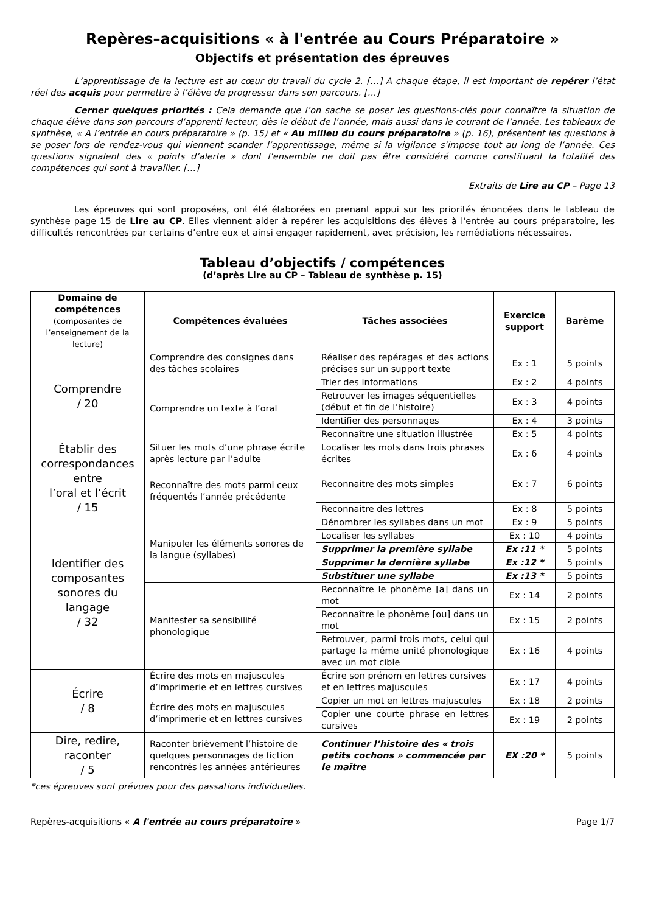Repères–acquisitions « à l'entrée au Cours Préparatoire »
Objectifs et présentation des épreuves
L’apprentissage de la lecture est au cœur du travail du cycle 2. […] A chaque étape, il est important de repérer l’état réel des acquis pour permettre à l’élève de progresser dans son parcours. […]
Cerner quelques priorités : Cela demande que l’on sache se poser les questions-clés pour connaître la situation de chaque élève dans son parcours d’apprenti lecteur, dès le début de l’année, mais aussi dans le courant de l’année. Les tableaux de synthèse, « A l’entrée en cours préparatoire » (p. 15) et « Au milieu du cours préparatoire » (p. 16), présentent les questions à se poser lors de rendez-vous qui viennent scander l’apprentissage, même si la vigilance s’impose tout au long de l’année. Ces questions signalent des « points d’alerte » dont l’ensemble ne doit pas être considéré comme constituant la totalité des compétences qui sont à travailler. […]
Extraits de Lire au CP – Page 13
Les épreuves qui sont proposées, ont été élaborées en prenant appui sur les priorités énoncées dans le tableau de synthèse page 15 de Lire au CP. Elles viennent aider à repérer les acquisitions des élèves à l'entrée au cours préparatoire, les difficultés rencontrées par certains d’entre eux et ainsi engager rapidement, avec précision, les remédiations nécessaires.
Tableau d’objectifs / compétences
(d’après Lire au CP – Tableau de synthèse p. 15)
| Domaine de compétences (composantes de l’enseignement de la lecture) | Compétences évaluées | Tâches associées | Exercice support | Barème |
| --- | --- | --- | --- | --- |
| Comprendre / 20 | Comprendre des consignes dans des tâches scolaires | Réaliser des repérages et des actions précises sur un support texte | Ex : 1 | 5 points |
| | Comprendre un texte à l’oral | Trier des informations | Ex : 2 | 4 points |
| | | Retrouver les images séquentielles (début et fin de l’histoire) | Ex : 3 | 4 points |
| | | Identifier des personnages | Ex : 4 | 3 points |
| | | Reconnaître une situation illustrée | Ex : 5 | 4 points |
| Établir des correspondances entre l’oral et l’écrit / 15 | Situer les mots d’une phrase écrite après lecture par l’adulte | Localiser les mots dans trois phrases écrites | Ex : 6 | 4 points |
| | Reconnaître des mots parmi ceux fréquentés l’année précédente | Reconnaître des mots simples | Ex : 7 | 6 points |
| | | Reconnaître des lettres | Ex : 8 | 5 points |
| Identifier des composantes sonores du langage / 32 | Manipuler les éléments sonores de la langue (syllabes) | Dénombrer les syllabes dans un mot | Ex : 9 | 5 points |
| | | Localiser les syllabes | Ex : 10 | 4 points |
| | | Supprimer la première syllabe | Ex :11 * | 5 points |
| | | Supprimer la dernière syllabe | Ex :12 * | 5 points |
| | | Substituer une syllabe | Ex :13 * | 5 points |
| | Manifester sa sensibilité phonologique | Reconnaître le phonème [a] dans un mot | Ex : 14 | 2 points |
| | | Reconnaître le phonème [ou] dans un mot | Ex : 15 | 2 points |
| | | Retrouver, parmi trois mots, celui qui partage la même unité phonologique avec un mot cible | Ex : 16 | 4 points |
| Écrire / 8 | Écrire des mots en majuscules d’imprimerie et en lettres cursives | Écrire son prénom en lettres cursives et en lettres majuscules | Ex : 17 | 4 points |
| | Écrire des mots en majuscules d’imprimerie et en lettres cursives | Copier un mot en lettres majuscules | Ex : 18 | 2 points |
| | | Copier une courte phrase en lettres cursives | Ex : 19 | 2 points |
| Dire, redire, raconter / 5 | Raconter brièvement l’histoire de quelques personnages de fiction rencontrés les années antérieures | Continuer l’histoire des « trois petits cochons » commencée par le maître | EX :20 * | 5 points |
*ces épreuves sont prévues pour des passations individuelles.
Repères-acquisitions « A l'entrée au cours préparatoire » Page 1/7